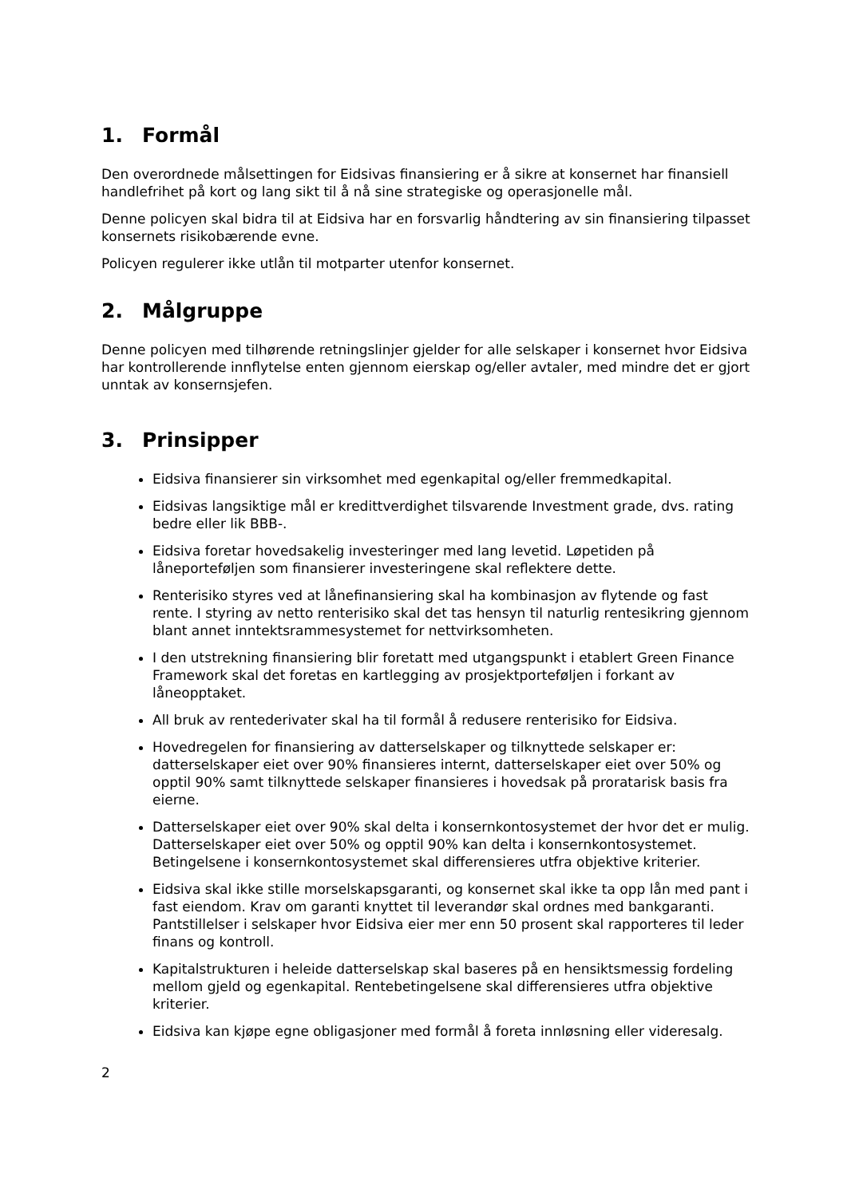1. Formål
Den overordnede målsettingen for Eidsivas finansiering er å sikre at konsernet har finansiell handlefrihet på kort og lang sikt til å nå sine strategiske og operasjonelle mål.
Denne policyen skal bidra til at Eidsiva har en forsvarlig håndtering av sin finansiering tilpasset konsernets risikobærende evne.
Policyen regulerer ikke utlån til motparter utenfor konsernet.
2. Målgruppe
Denne policyen med tilhørende retningslinjer gjelder for alle selskaper i konsernet hvor Eidsiva har kontrollerende innflytelse enten gjennom eierskap og/eller avtaler, med mindre det er gjort unntak av konsernsjefen.
3. Prinsipper
Eidsiva finansierer sin virksomhet med egenkapital og/eller fremmedkapital.
Eidsivas langsiktige mål er kredittverdighet tilsvarende Investment grade, dvs. rating bedre eller lik BBB-.
Eidsiva foretar hovedsakelig investeringer med lang levetid. Løpetiden på låneporteføljen som finansierer investeringene skal reflektere dette.
Renterisiko styres ved at lånefinansiering skal ha kombinasjon av flytende og fast rente. I styring av netto renterisiko skal det tas hensyn til naturlig rentesikring gjennom blant annet inntektsrammesystemet for nettvirksomheten.
I den utstrekning finansiering blir foretatt med utgangspunkt i etablert Green Finance Framework skal det foretas en kartlegging av prosjektporteføljen i forkant av låneopptaket.
All bruk av rentederivater skal ha til formål å redusere renterisiko for Eidsiva.
Hovedregelen for finansiering av datterselskaper og tilknyttede selskaper er: datterselskaper eiet over 90% finansieres internt, datterselskaper eiet over 50% og opptil 90% samt tilknyttede selskaper finansieres i hovedsak på proratarisk basis fra eierne.
Datterselskaper eiet over 90% skal delta i konsernkontosystemet der hvor det er mulig. Datterselskaper eiet over 50% og opptil 90% kan delta i konsernkontosystemet. Betingelsene i konsernkontosystemet skal differensieres utfra objektive kriterier.
Eidsiva skal ikke stille morselskapsgaranti, og konsernet skal ikke ta opp lån med pant i fast eiendom. Krav om garanti knyttet til leverandør skal ordnes med bankgaranti. Pantstillelser i selskaper hvor Eidsiva eier mer enn 50 prosent skal rapporteres til leder finans og kontroll.
Kapitalstrukturen i heleide datterselskap skal baseres på en hensiktsmessig fordeling mellom gjeld og egenkapital. Rentebetingelsene skal differensieres utfra objektive kriterier.
Eidsiva kan kjøpe egne obligasjoner med formål å foreta innløsning eller videresalg.
2